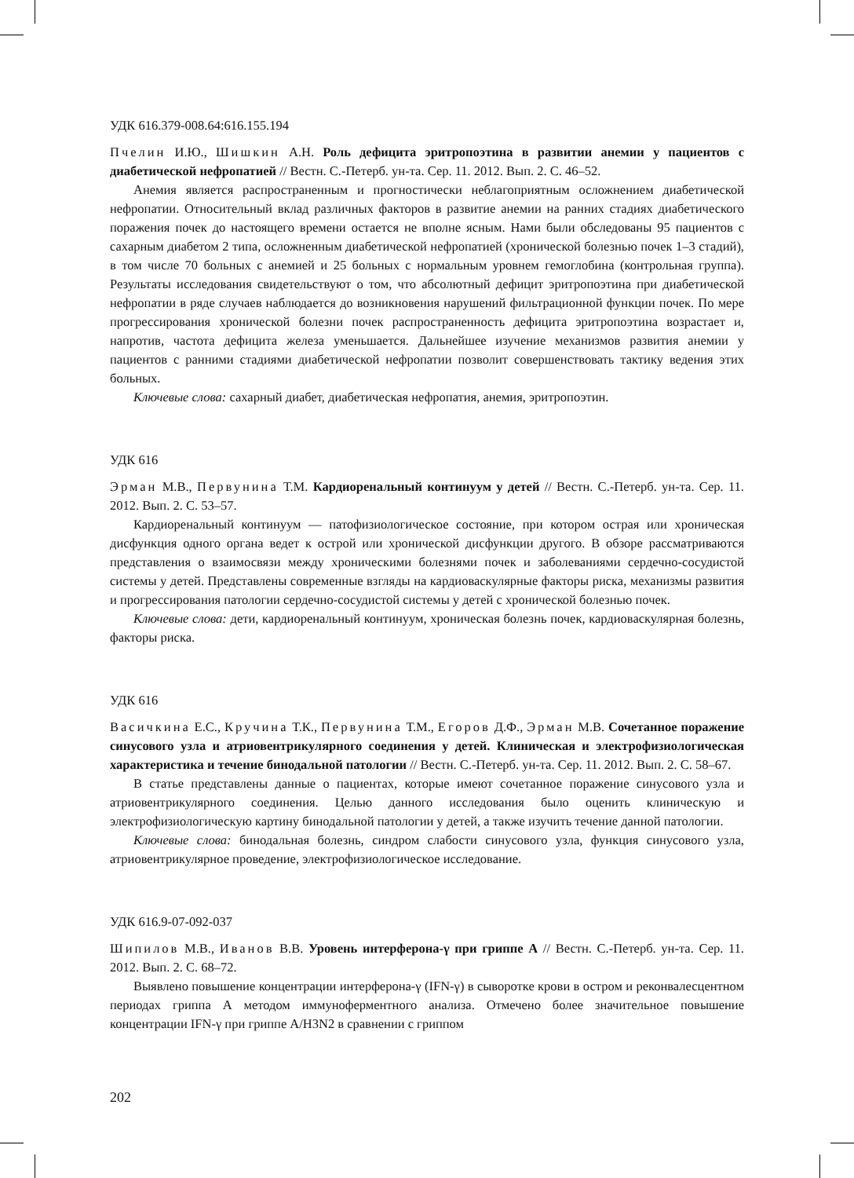УДК 616.379-008.64:616.155.194
Пчелин И.Ю., Шишкин А.Н. Роль дефицита эритропоэтина в развитии анемии у пациентов с диабетической нефропатией // Вестн. С.-Петерб. ун-та. Сер. 11. 2012. Вып. 2. С. 46–52.
Анемия является распространенным и прогностически неблагоприятным осложнением диабетической нефропатии. Относительный вклад различных факторов в развитие анемии на ранних стадиях диабетического поражения почек до настоящего времени остается не вполне ясным. Нами были обследованы 95 пациентов с сахарным диабетом 2 типа, осложненным диабетической нефропатией (хронической болезнью почек 1–3 стадий), в том числе 70 больных с анемией и 25 больных с нормальным уровнем гемоглобина (контрольная группа). Результаты исследования свидетельствуют о том, что абсолютный дефицит эритропоэтина при диабетической нефропатии в ряде случаев наблюдается до возникновения нарушений фильтрационной функции почек. По мере прогрессирования хронической болезни почек распространенность дефицита эритропоэтина возрастает и, напротив, частота дефицита железа уменьшается. Дальнейшее изучение механизмов развития анемии у пациентов с ранними стадиями диабетической нефропатии позволит совершенствовать тактику ведения этих больных.
Ключевые слова: сахарный диабет, диабетическая нефропатия, анемия, эритропоэтин.
УДК 616
Эрман М.В., Первунина Т.М. Кардиоренальный континуум у детей // Вестн. С.-Петерб. ун-та. Сер. 11. 2012. Вып. 2. С. 53–57.
Кардиоренальный континуум — патофизиологическое состояние, при котором острая или хроническая дисфункция одного органа ведет к острой или хронической дисфункции другого. В обзоре рассматриваются представления о взаимосвязи между хроническими болезнями почек и заболеваниями сердечно-сосудистой системы у детей. Представлены современные взгляды на кардиоваскулярные факторы риска, механизмы развития и прогрессирования патологии сердечно-сосудистой системы у детей с хронической болезнью почек.
Ключевые слова: дети, кардиоренальный континуум, хроническая болезнь почек, кардиоваскулярная болезнь, факторы риска.
УДК 616
Васичкина Е.С., Кручина Т.К., Первунина Т.М., Егоров Д.Ф., Эрман М.В. Сочетанное поражение синусового узла и атриовентрикулярного соединения у детей. Клиническая и электрофизиологическая характеристика и течение бинодальной патологии // Вестн. С.-Петерб. ун-та. Сер. 11. 2012. Вып. 2. С. 58–67.
В статье представлены данные о пациентах, которые имеют сочетанное поражение синусового узла и атриовентрикулярного соединения. Целью данного исследования было оценить клиническую и электрофизиологическую картину бинодальной патологии у детей, а также изучить течение данной патологии.
Ключевые слова: бинодальная болезнь, синдром слабости синусового узла, функция синусового узла, атриовентрикулярное проведение, электрофизиологическое исследование.
УДК 616.9-07-092-037
Шипилов М.В., Иванов В.В. Уровень интерферона-γ при гриппе А // Вестн. С.-Петерб. ун-та. Сер. 11. 2012. Вып. 2. С. 68–72.
Выявлено повышение концентрации интерферона-γ (IFN-γ) в сыворотке крови в остром и реконвалесцентном периодах гриппа А методом иммуноферментного анализа. Отмечено более значительное повышение концентрации IFN-γ при гриппе A/H3N2 в сравнении с гриппом
202